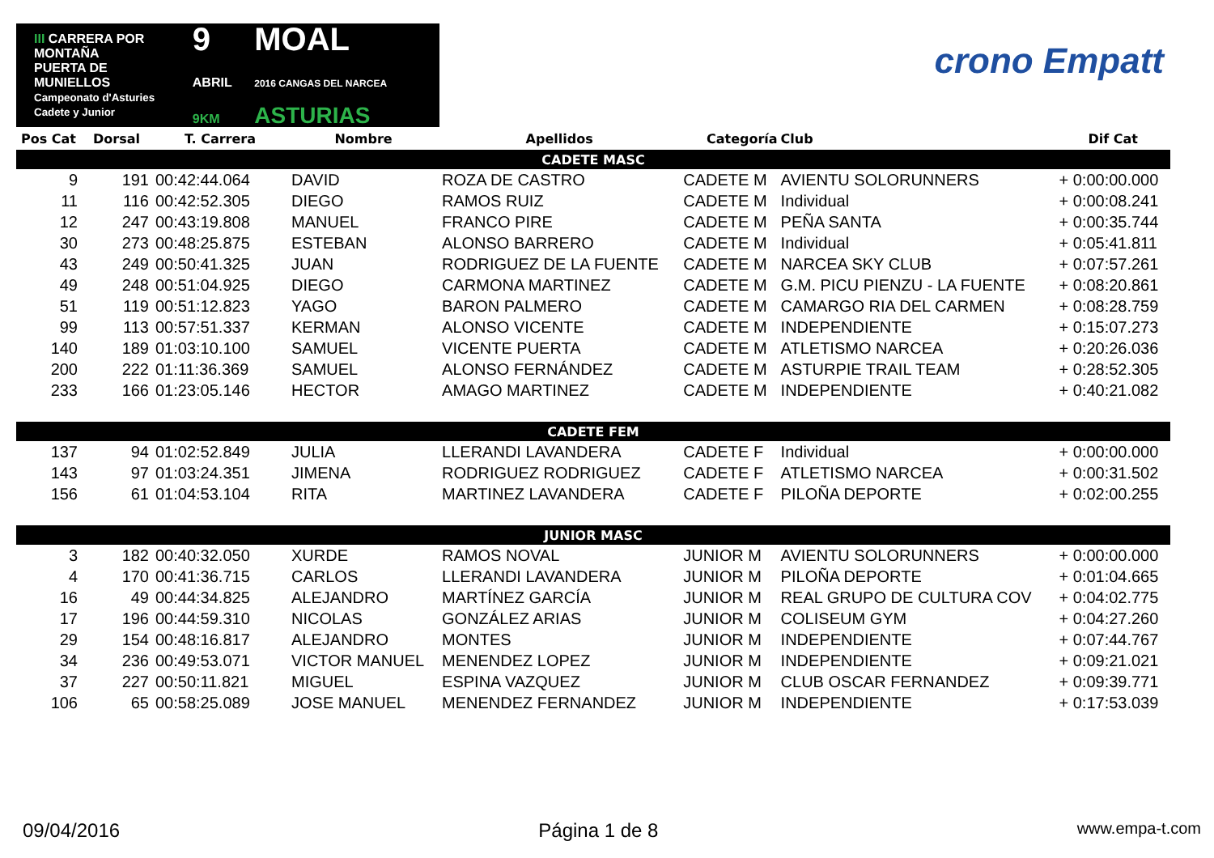III CARRERA POR MONTAÑA
PUERTA DE MUNIELLOS
Campeonato d'Asturies Cadete y Junior
9
ABRIL 9KM
MOAL
2016 CANGAS DEL NARCEA ASTURIAS
crono Empatt
| Pos Cat | Dorsal | T. Carrera | Nombre | Apellidos | Categoría | Club | Dif Cat |
| --- | --- | --- | --- | --- | --- | --- | --- |
| CADETE MASC | | | | | | | |
| 9 | 191 | 00:42:44.064 | DAVID | ROZA DE CASTRO | CADETE M | AVIENTU SOLORUNNERS | + 0:00:00.000 |
| 11 | 116 | 00:42:52.305 | DIEGO | RAMOS RUIZ | CADETE M | Individual | + 0:00:08.241 |
| 12 | 247 | 00:43:19.808 | MANUEL | FRANCO PIRE | CADETE M | PEÑA SANTA | + 0:00:35.744 |
| 30 | 273 | 00:48:25.875 | ESTEBAN | ALONSO BARRERO | CADETE M | Individual | + 0:05:41.811 |
| 43 | 249 | 00:50:41.325 | JUAN | RODRIGUEZ DE LA FUENTE | CADETE M | NARCEA SKY CLUB | + 0:07:57.261 |
| 49 | 248 | 00:51:04.925 | DIEGO | CARMONA MARTINEZ | CADETE M | G.M. PICU PIENZU - LA FUENTE | + 0:08:20.861 |
| 51 | 119 | 00:51:12.823 | YAGO | BARON PALMERO | CADETE M | CAMARGO RIA DEL CARMEN | + 0:08:28.759 |
| 99 | 113 | 00:57:51.337 | KERMAN | ALONSO VICENTE | CADETE M | INDEPENDIENTE | + 0:15:07.273 |
| 140 | 189 | 01:03:10.100 | SAMUEL | VICENTE PUERTA | CADETE M | ATLETISMO NARCEA | + 0:20:26.036 |
| 200 | 222 | 01:11:36.369 | SAMUEL | ALONSO FERNÁNDEZ | CADETE M | ASTURPIE TRAIL TEAM | + 0:28:52.305 |
| 233 | 166 | 01:23:05.146 | HECTOR | AMAGO MARTINEZ | CADETE M | INDEPENDIENTE | + 0:40:21.082 |
| CADETE FEM | | | | | | | |
| 137 | 94 | 01:02:52.849 | JULIA | LLERANDI LAVANDERA | CADETE F | Individual | + 0:00:00.000 |
| 143 | 97 | 01:03:24.351 | JIMENA | RODRIGUEZ RODRIGUEZ | CADETE F | ATLETISMO NARCEA | + 0:00:31.502 |
| 156 | 61 | 01:04:53.104 | RITA | MARTINEZ LAVANDERA | CADETE F | PILOÑA DEPORTE | + 0:02:00.255 |
| JUNIOR MASC | | | | | | | |
| 3 | 182 | 00:40:32.050 | XURDE | RAMOS NOVAL | JUNIOR M | AVIENTU SOLORUNNERS | + 0:00:00.000 |
| 4 | 170 | 00:41:36.715 | CARLOS | LLERANDI LAVANDERA | JUNIOR M | PILOÑA DEPORTE | + 0:01:04.665 |
| 16 | 49 | 00:44:34.825 | ALEJANDRO | MARTÍNEZ GARCÍA | JUNIOR M | REAL GRUPO DE CULTURA COV | + 0:04:02.775 |
| 17 | 196 | 00:44:59.310 | NICOLAS | GONZÁLEZ ARIAS | JUNIOR M | COLISEUM GYM | + 0:04:27.260 |
| 29 | 154 | 00:48:16.817 | ALEJANDRO | MONTES | JUNIOR M | INDEPENDIENTE | + 0:07:44.767 |
| 34 | 236 | 00:49:53.071 | VICTOR MANUEL | MENENDEZ LOPEZ | JUNIOR M | INDEPENDIENTE | + 0:09:21.021 |
| 37 | 227 | 00:50:11.821 | MIGUEL | ESPINA VAZQUEZ | JUNIOR M | CLUB OSCAR FERNANDEZ | + 0:09:39.771 |
| 106 | 65 | 00:58:25.089 | JOSE MANUEL | MENENDEZ FERNANDEZ | JUNIOR M | INDEPENDIENTE | + 0:17:53.039 |
09/04/2016 Página 1 de 8 www.empa-t.com